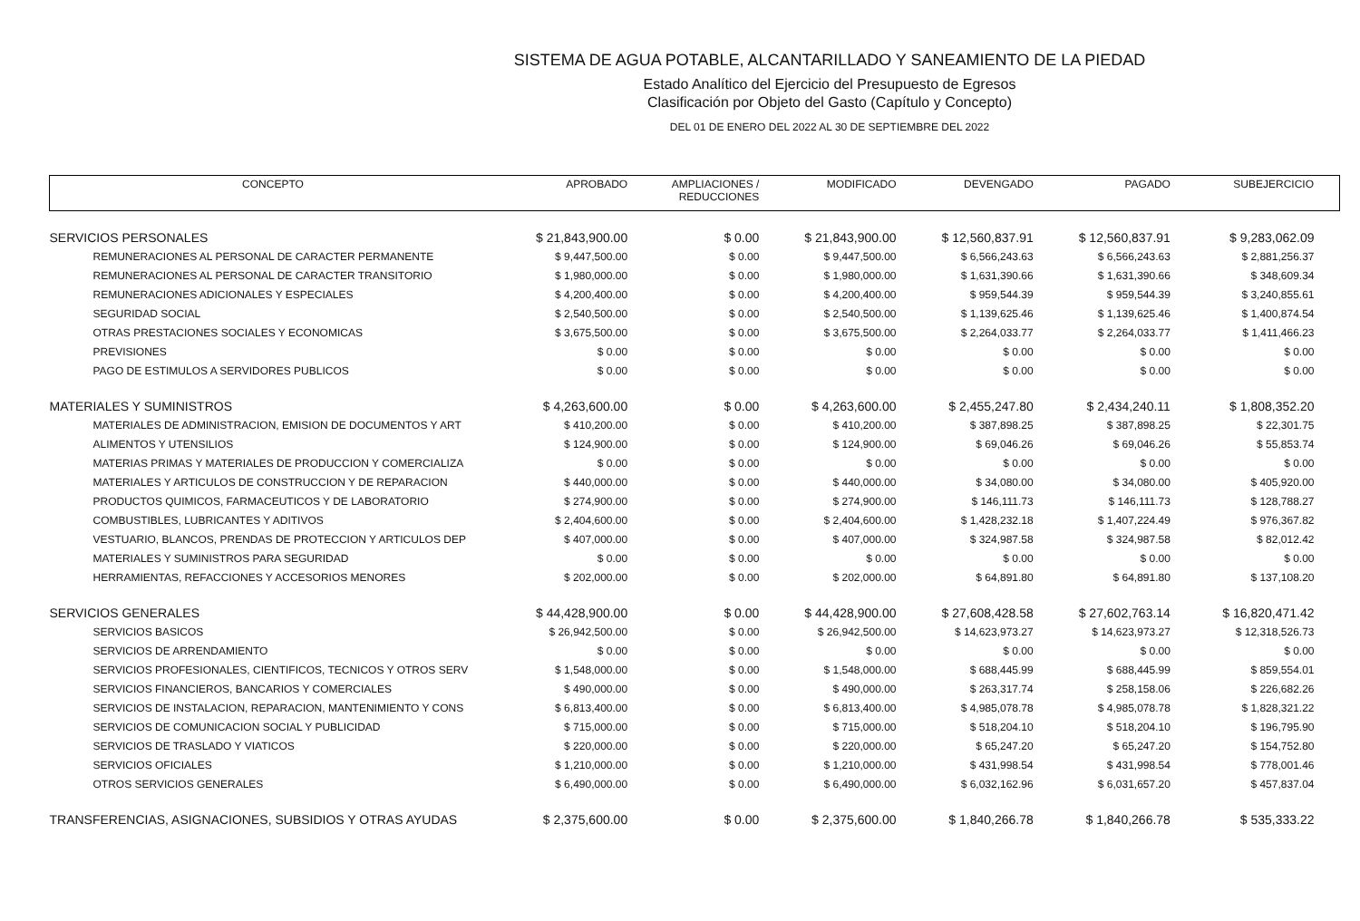SISTEMA DE AGUA POTABLE, ALCANTARILLADO Y SANEAMIENTO DE LA PIEDAD
Estado Analítico del Ejercicio del Presupuesto de Egresos
Clasificación por Objeto del Gasto (Capítulo y Concepto)
DEL 01 DE ENERO DEL 2022 AL 30 DE SEPTIEMBRE DEL 2022
| CONCEPTO | APROBADO | AMPLIACIONES / REDUCCIONES | MODIFICADO | DEVENGADO | PAGADO | SUBEJERCICIO |
| --- | --- | --- | --- | --- | --- | --- |
| SERVICIOS PERSONALES | $ 21,843,900.00 | $ 0.00 | $ 21,843,900.00 | $ 12,560,837.91 | $ 12,560,837.91 | $ 9,283,062.09 |
| REMUNERACIONES AL PERSONAL DE CARACTER PERMANENTE | $ 9,447,500.00 | $ 0.00 | $ 9,447,500.00 | $ 6,566,243.63 | $ 6,566,243.63 | $ 2,881,256.37 |
| REMUNERACIONES AL PERSONAL DE CARACTER TRANSITORIO | $ 1,980,000.00 | $ 0.00 | $ 1,980,000.00 | $ 1,631,390.66 | $ 1,631,390.66 | $ 348,609.34 |
| REMUNERACIONES ADICIONALES Y ESPECIALES | $ 4,200,400.00 | $ 0.00 | $ 4,200,400.00 | $ 959,544.39 | $ 959,544.39 | $ 3,240,855.61 |
| SEGURIDAD SOCIAL | $ 2,540,500.00 | $ 0.00 | $ 2,540,500.00 | $ 1,139,625.46 | $ 1,139,625.46 | $ 1,400,874.54 |
| OTRAS PRESTACIONES SOCIALES Y ECONOMICAS | $ 3,675,500.00 | $ 0.00 | $ 3,675,500.00 | $ 2,264,033.77 | $ 2,264,033.77 | $ 1,411,466.23 |
| PREVISIONES | $ 0.00 | $ 0.00 | $ 0.00 | $ 0.00 | $ 0.00 | $ 0.00 |
| PAGO DE ESTIMULOS A SERVIDORES PUBLICOS | $ 0.00 | $ 0.00 | $ 0.00 | $ 0.00 | $ 0.00 | $ 0.00 |
| MATERIALES Y SUMINISTROS | $ 4,263,600.00 | $ 0.00 | $ 4,263,600.00 | $ 2,455,247.80 | $ 2,434,240.11 | $ 1,808,352.20 |
| MATERIALES DE ADMINISTRACION, EMISION DE DOCUMENTOS Y ART | $ 410,200.00 | $ 0.00 | $ 410,200.00 | $ 387,898.25 | $ 387,898.25 | $ 22,301.75 |
| ALIMENTOS Y UTENSILIOS | $ 124,900.00 | $ 0.00 | $ 124,900.00 | $ 69,046.26 | $ 69,046.26 | $ 55,853.74 |
| MATERIAS PRIMAS Y MATERIALES DE PRODUCCION Y COMERCIALIZA | $ 0.00 | $ 0.00 | $ 0.00 | $ 0.00 | $ 0.00 | $ 0.00 |
| MATERIALES Y ARTICULOS DE CONSTRUCCION Y DE REPARACION | $ 440,000.00 | $ 0.00 | $ 440,000.00 | $ 34,080.00 | $ 34,080.00 | $ 405,920.00 |
| PRODUCTOS QUIMICOS, FARMACEUTICOS Y DE LABORATORIO | $ 274,900.00 | $ 0.00 | $ 274,900.00 | $ 146,111.73 | $ 146,111.73 | $ 128,788.27 |
| COMBUSTIBLES, LUBRICANTES Y ADITIVOS | $ 2,404,600.00 | $ 0.00 | $ 2,404,600.00 | $ 1,428,232.18 | $ 1,407,224.49 | $ 976,367.82 |
| VESTUARIO, BLANCOS, PRENDAS DE PROTECCION Y ARTICULOS DEP | $ 407,000.00 | $ 0.00 | $ 407,000.00 | $ 324,987.58 | $ 324,987.58 | $ 82,012.42 |
| MATERIALES Y SUMINISTROS PARA SEGURIDAD | $ 0.00 | $ 0.00 | $ 0.00 | $ 0.00 | $ 0.00 | $ 0.00 |
| HERRAMIENTAS, REFACCIONES Y ACCESORIOS MENORES | $ 202,000.00 | $ 0.00 | $ 202,000.00 | $ 64,891.80 | $ 64,891.80 | $ 137,108.20 |
| SERVICIOS GENERALES | $ 44,428,900.00 | $ 0.00 | $ 44,428,900.00 | $ 27,608,428.58 | $ 27,602,763.14 | $ 16,820,471.42 |
| SERVICIOS BASICOS | $ 26,942,500.00 | $ 0.00 | $ 26,942,500.00 | $ 14,623,973.27 | $ 14,623,973.27 | $ 12,318,526.73 |
| SERVICIOS DE ARRENDAMIENTO | $ 0.00 | $ 0.00 | $ 0.00 | $ 0.00 | $ 0.00 | $ 0.00 |
| SERVICIOS PROFESIONALES, CIENTIFICOS, TECNICOS Y OTROS SERV | $ 1,548,000.00 | $ 0.00 | $ 1,548,000.00 | $ 688,445.99 | $ 688,445.99 | $ 859,554.01 |
| SERVICIOS FINANCIEROS, BANCARIOS Y COMERCIALES | $ 490,000.00 | $ 0.00 | $ 490,000.00 | $ 263,317.74 | $ 258,158.06 | $ 226,682.26 |
| SERVICIOS DE INSTALACION, REPARACION, MANTENIMIENTO Y CONS | $ 6,813,400.00 | $ 0.00 | $ 6,813,400.00 | $ 4,985,078.78 | $ 4,985,078.78 | $ 1,828,321.22 |
| SERVICIOS DE COMUNICACION SOCIAL Y PUBLICIDAD | $ 715,000.00 | $ 0.00 | $ 715,000.00 | $ 518,204.10 | $ 518,204.10 | $ 196,795.90 |
| SERVICIOS DE TRASLADO Y VIATICOS | $ 220,000.00 | $ 0.00 | $ 220,000.00 | $ 65,247.20 | $ 65,247.20 | $ 154,752.80 |
| SERVICIOS OFICIALES | $ 1,210,000.00 | $ 0.00 | $ 1,210,000.00 | $ 431,998.54 | $ 431,998.54 | $ 778,001.46 |
| OTROS SERVICIOS GENERALES | $ 6,490,000.00 | $ 0.00 | $ 6,490,000.00 | $ 6,032,162.96 | $ 6,031,657.20 | $ 457,837.04 |
| TRANSFERENCIAS, ASIGNACIONES, SUBSIDIOS Y OTRAS AYUDAS | $ 2,375,600.00 | $ 0.00 | $ 2,375,600.00 | $ 1,840,266.78 | $ 1,840,266.78 | $ 535,333.22 |